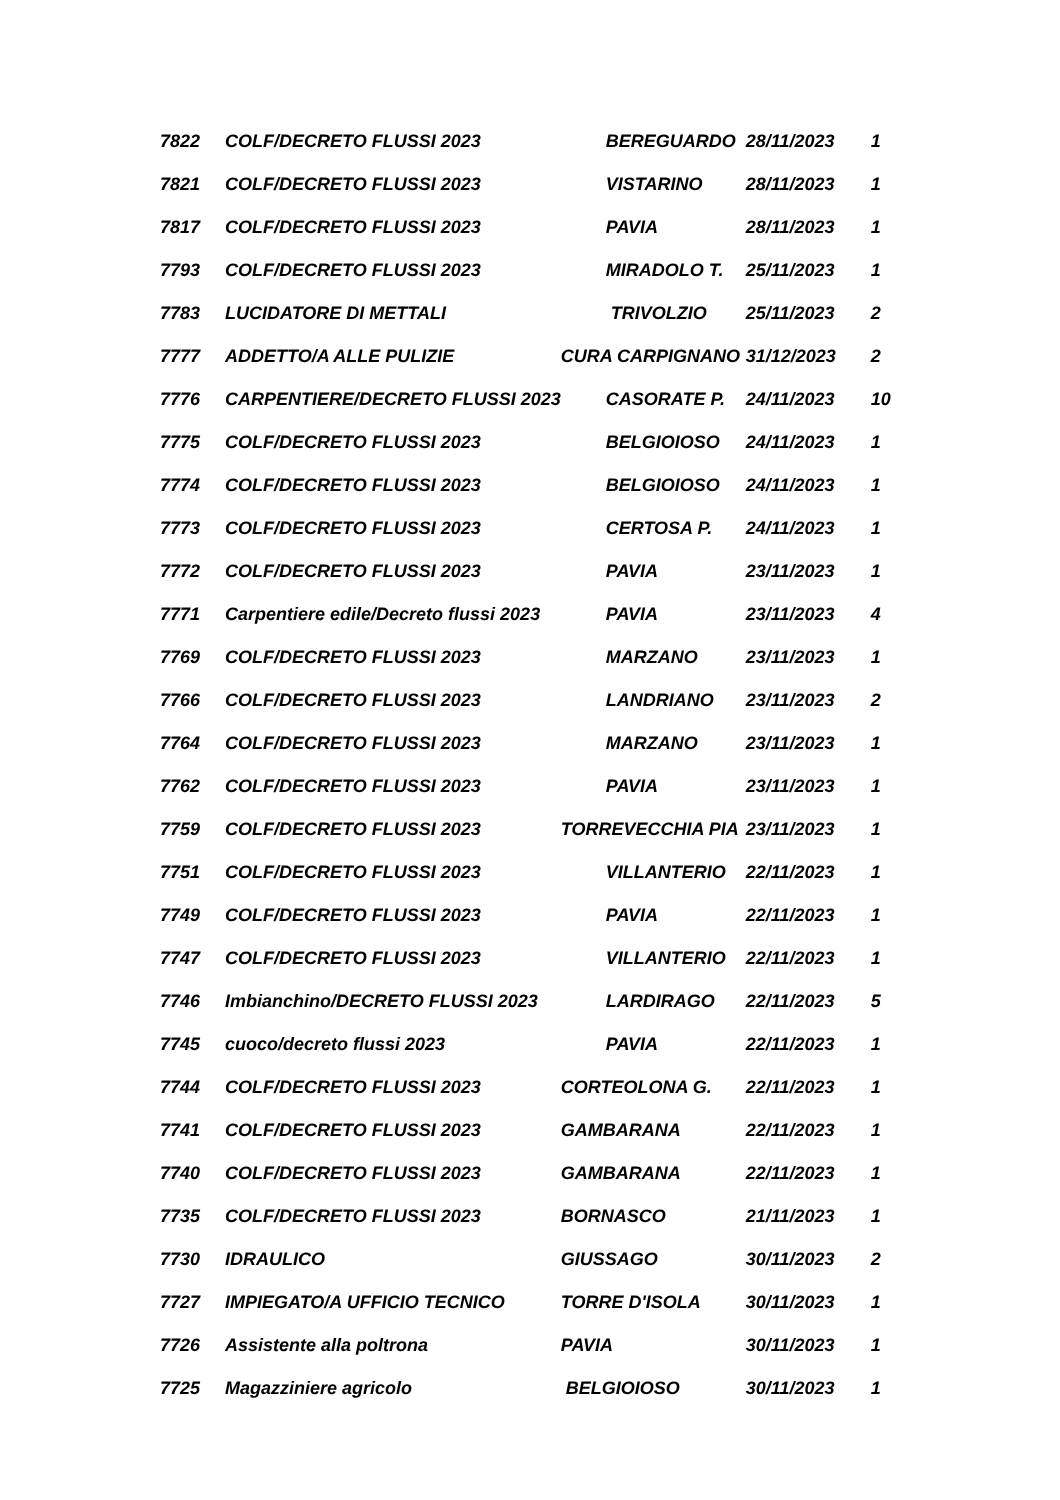| 7822 | COLF/DECRETO FLUSSI 2023 | BEREGUARDO | 28/11/2023 | 1 |
| 7821 | COLF/DECRETO FLUSSI 2023 | VISTARINO | 28/11/2023 | 1 |
| 7817 | COLF/DECRETO FLUSSI 2023 | PAVIA | 28/11/2023 | 1 |
| 7793 | COLF/DECRETO FLUSSI 2023 | MIRADOLO T. | 25/11/2023 | 1 |
| 7783 | LUCIDATORE DI METTALI | TRIVOLZIO | 25/11/2023 | 2 |
| 7777 | ADDETTO/A ALLE PULIZIE | CURA CARPIGNANO | 31/12/2023 | 2 |
| 7776 | CARPENTIERE/DECRETO FLUSSI 2023 | CASORATE P. | 24/11/2023 | 10 |
| 7775 | COLF/DECRETO FLUSSI 2023 | BELGIOIOSO | 24/11/2023 | 1 |
| 7774 | COLF/DECRETO FLUSSI 2023 | BELGIOIOSO | 24/11/2023 | 1 |
| 7773 | COLF/DECRETO FLUSSI 2023 | CERTOSA P. | 24/11/2023 | 1 |
| 7772 | COLF/DECRETO FLUSSI 2023 | PAVIA | 23/11/2023 | 1 |
| 7771 | Carpentiere edile/Decreto flussi 2023 | PAVIA | 23/11/2023 | 4 |
| 7769 | COLF/DECRETO FLUSSI 2023 | MARZANO | 23/11/2023 | 1 |
| 7766 | COLF/DECRETO FLUSSI 2023 | LANDRIANO | 23/11/2023 | 2 |
| 7764 | COLF/DECRETO FLUSSI 2023 | MARZANO | 23/11/2023 | 1 |
| 7762 | COLF/DECRETO FLUSSI 2023 | PAVIA | 23/11/2023 | 1 |
| 7759 | COLF/DECRETO FLUSSI 2023 | TORREVECCHIA PIA | 23/11/2023 | 1 |
| 7751 | COLF/DECRETO FLUSSI 2023 | VILLANTERIO | 22/11/2023 | 1 |
| 7749 | COLF/DECRETO FLUSSI 2023 | PAVIA | 22/11/2023 | 1 |
| 7747 | COLF/DECRETO FLUSSI 2023 | VILLANTERIO | 22/11/2023 | 1 |
| 7746 | Imbianchino/DECRETO FLUSSI 2023 | LARDIRAGO | 22/11/2023 | 5 |
| 7745 | cuoco/decreto flussi 2023 | PAVIA | 22/11/2023 | 1 |
| 7744 | COLF/DECRETO FLUSSI 2023 | CORTEOLONA G. | 22/11/2023 | 1 |
| 7741 | COLF/DECRETO FLUSSI 2023 | GAMBARANA | 22/11/2023 | 1 |
| 7740 | COLF/DECRETO FLUSSI 2023 | GAMBARANA | 22/11/2023 | 1 |
| 7735 | COLF/DECRETO FLUSSI 2023 | BORNASCO | 21/11/2023 | 1 |
| 7730 | IDRAULICO | GIUSSAGO | 30/11/2023 | 2 |
| 7727 | IMPIEGATO/A UFFICIO TECNICO | TORRE D'ISOLA | 30/11/2023 | 1 |
| 7726 | Assistente alla poltrona | PAVIA | 30/11/2023 | 1 |
| 7725 | Magazziniere agricolo | BELGIOIOSO | 30/11/2023 | 1 |